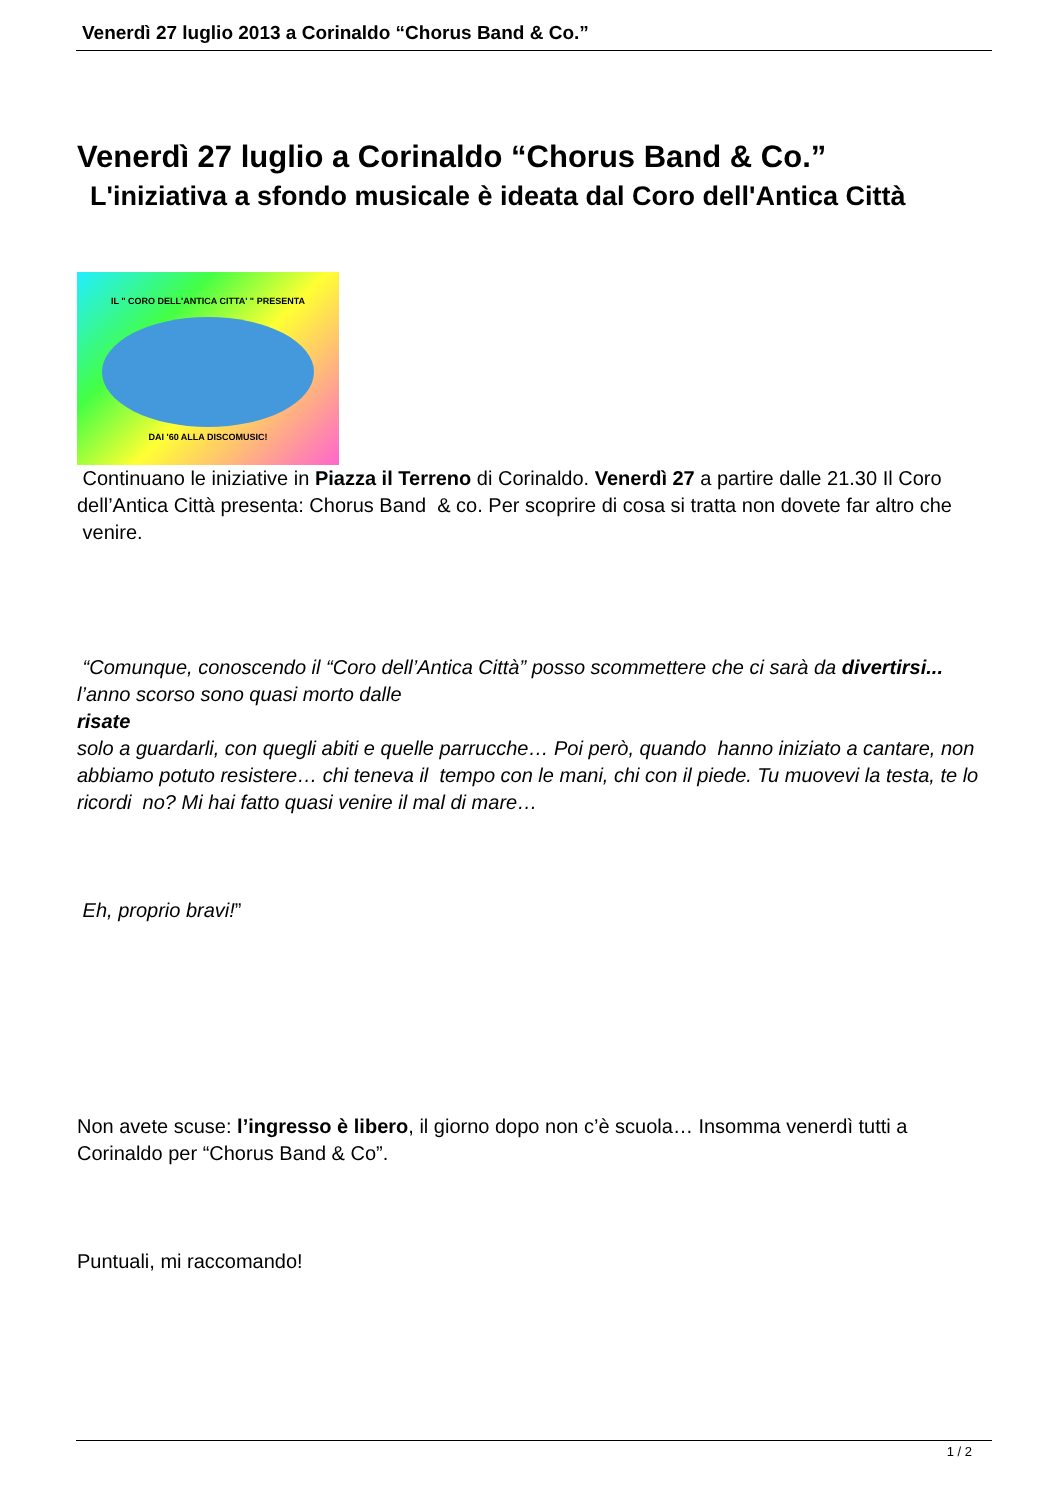Venerdì 27 luglio 2013 a Corinaldo “Chorus Band & Co.”
Venerdì 27 luglio a Corinaldo “Chorus Band & Co.”
L'iniziativa a sfondo musicale è ideata dal Coro dell'Antica Città
IL " CORO DELL'ANTICA CITTA' " PRESENTA
DAI '60 ALLA DISCOMUSIC!
Continuano le iniziative in Piazza il Terreno di Corinaldo. Venerdì 27 a partire dalle 21.30 Il Coro dell’Antica Città presenta: Chorus Band & co. Per scoprire di cosa si tratta non dovete far altro che venire.
“Comunque, conoscendo il “Coro dell’Antica Città” posso scommettere che ci sarà da divertirsi...
l’anno scorso sono quasi morto dalle
risate
solo a guardarli, con quegli abiti e quelle parrucche… Poi però, quando hanno iniziato a cantare, non abbiamo potuto resistere… chi teneva il tempo con le mani, chi con il piede. Tu muovevi la testa, te lo ricordi no? Mi hai fatto quasi venire il mal di mare…
Eh, proprio bravi!”
Non avete scuse: l’ingresso è libero, il giorno dopo non c’è scuola… Insomma venerdì tutti a Corinaldo per “Chorus Band & Co”.
Puntuali, mi raccomando!
1 / 2